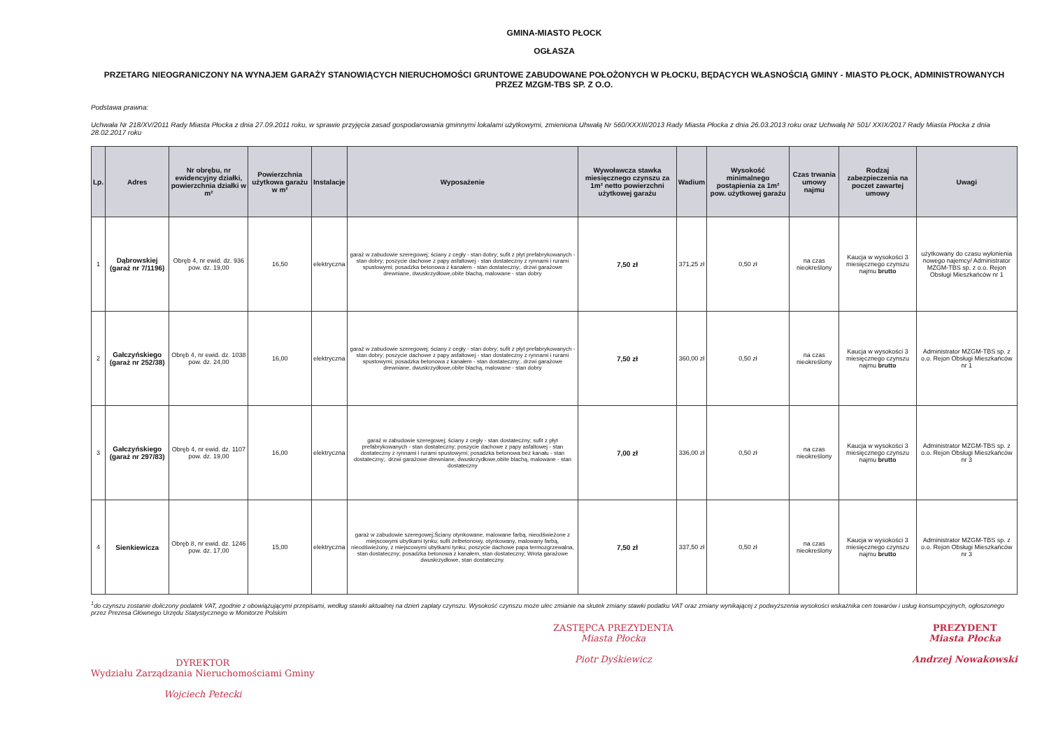GMINA-MIASTO PŁOCK
OGŁASZA
PRZETARG NIEOGRANICZONY NA WYNAJEM GARAŻY STANOWIĄCYCH NIERUCHOMOŚCI GRUNTOWE ZABUDOWANE POŁOŻONYCH W PŁOCKU, BĘDĄCYCH WŁASNOŚCIĄ GMINY - MIASTO PŁOCK, ADMINISTROWANYCH PRZEZ MZGM-TBS SP. Z O.O.
Podstawa prawna:
Uchwała Nr 218/XV/2011 Rady Miasta Płocka z dnia 27.09.2011 roku, w sprawie przyjęcia zasad gospodarowania gminnymi lokalami użytkowymi, zmieniona Uhwałą Nr 560/XXXIII/2013 Rady Miasta Płocka z dnia 26.03.2013 roku oraz Uchwałą Nr 501/ XXIX/2017 Rady Miasta Płocka z dnia 28.02.2017 roku
| Lp. | Adres | Nr obrębu, nr ewidencyjny działki, powierzchnia działki w m² | Powierzchnia użytkowa garażu w m² | Instalacje | Wyposażenie | Wywoławcza stawka miesięcznego czynszu za 1m² netto powierzchni użytkowej garażu | Wadium | Wysokość minimalnego postąpienia za 1m² pow. użytkowej garażu | Czas trwania umowy najmu | Rodzaj zabezpieczenia na poczet zawartej umowy | Uwagi |
| --- | --- | --- | --- | --- | --- | --- | --- | --- | --- | --- | --- |
| 1 | Dąbrowskiej (garaż nr 7/1196) | Obręb 4, nr ewid. dz. 936 pow. dz. 19,00 | 16,50 | elektryczna | garaż w zabudowie szeregowej; ściany z cegły - stan dobry; sufit z płyt prefabrykowanych - stan dobry; poszycie dachowe z papy asfaltowej - stan dostateczny z rynnami i rurami spustowymi; posadzka betonowa z kanałem - stan dostateczny;. drzwi garażowe drewniane, dwuskrzydłowe,obite blachą, malowane - stan dobry | 7,50 zł | 371,25 zł | 0,50 zł | na czas nieokreślony | Kaucja w wysokości 3 miesięcznego czynszu najmu brutto | użytkowany do czasu wyłonienia nowego najemcy/ Administrator MZGM-TBS sp. z o.o. Rejon Obsługi Mieszkańców nr 1 |
| 2 | Gałczyńskiego (garaż nr 252/38) | Obręb 4, nr ewid. dz. 1038 pow. dz. 24,00 | 16,00 | elektryczna | garaż w zabudowie szeregowej; ściany z cegły - stan dobry; sufit z płyt prefabrykowanych - stan dobry; poszycie dachowe z papy asfaltowej - stan dostateczny z rynnami i rurami spustowymi; posadzka betonowa z kanałem - stan dostateczny;. drzwi garażowe drewniane, dwuskrzydłowe,obite blachą, malowane - stan dobry | 7,50 zł | 360,00 zł | 0,50 zł | na czas nieokreślony | Kaucja w wysokości 3 miesięcznego czynszu najmu brutto | Administrator MZGM-TBS sp. z o.o. Rejon Obsługi Mieszkańców nr 1 |
| 3 | Gałczyńskiego (garaż nr 297/83) | Obręb 4, nr ewid. dz. 1107 pow. dz. 19,00 | 16,00 | elektryczna | garaż w zabudowie szeregowej; ściany z cegły - stan dostateczny; sufit z płyt prefabrykowanych - stan dostateczny; poszycie dachowe z papy asfaltowej - stan dostateczny z rynnami i rurami spustowymi; posadzka betonowa bez kanału - stan dostateczny;. drzwi garażowe drewniane, dwuskrzydłowe,obite blachą, malowane - stan dostateczny | 7,00 zł | 336,00 zł | 0,50 zł | na czas nieokreślony | Kaucja w wysokości 3 miesięcznego czynszu najmu brutto | Administrator MZGM-TBS sp. z o.o. Rejon Obsługi Mieszkańców nr 3 |
| 4 | Sienkiewicza | Obręb 8, nr ewid. dz. 1246 pow. dz. 17,00 | 15,00 | elektryczna | garaż w zabudowie szeregowej;Ściany otynkowane, malowane farbą, nieodświeżone z miejscowymi ubytkami tynku; sufit żelbetonowy, otynkowany, malowany farbą, nieodświeżony, z miejscowymi ubytkami tynku; poszycie dachowe papa termozgrzewalna, stan dostateczny; posadzka betonowa z kanałem, stan dostateczny; Wrota garażowe dwuskrzydłowe, stan dostateczny. | 7,50 zł | 337,50 zł | 0,50 zł | na czas nieokreślony | Kaucja w wysokości 3 miesięcznego czynszu najmu brutto | Administrator MZGM-TBS sp. z o.o. Rejon Obsługi Mieszkańców nr 3 |
<sup>1</sup> do czynszu zostanie doliczony podatek VAT, zgodnie z obowiązującymi przepisami, według stawki aktualnej na dzień zapłaty czynszu. Wysokość czynszu może ulec zmianie na skutek zmiany stawki podatku VAT oraz zmiany wynikającej z podwyższenia wysokości wskaźnika cen towarów i usług konsumpcyjnych, ogłoszonego przez Prezesa Głównego Urzędu Statystycznego w Monitorze Polskim
DYREKTOR
Wydziału Zarządzania Nieruchomościami Gminy
Wojciech Petecki
ZASTĘPCA PREZYDENTA
Miasta Płocka
Piotr Dyśkiewicz
PREZYDENT
Miasta Płocka
Andrzej Nowakowski